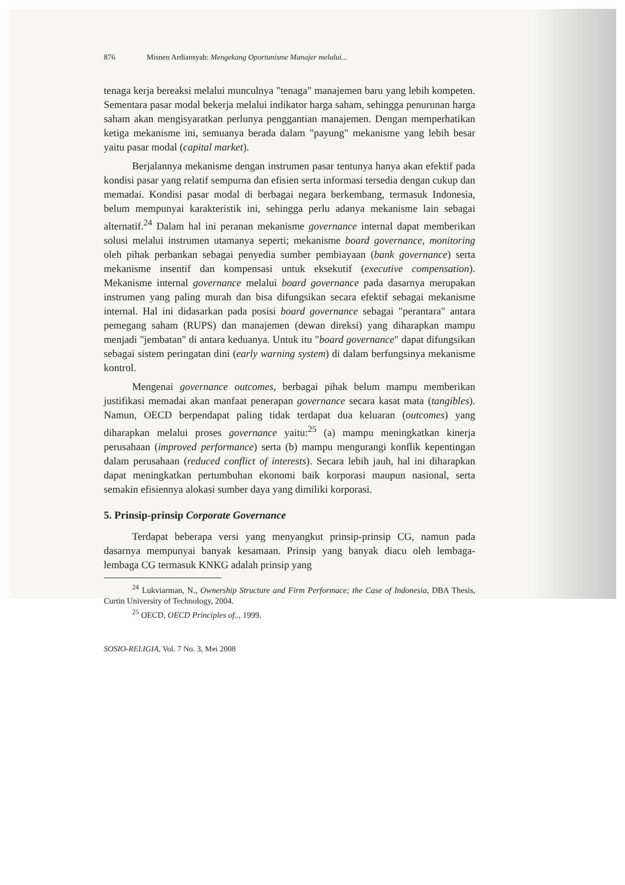876 Misnen Ardiansyah: Mengekang Oportunisme Manajer melalui...
tenaga kerja bereaksi melalui munculnya "tenaga" manajemen baru yang lebih kompeten. Sementara pasar modal bekerja melalui indikator harga saham, sehingga penurunan harga saham akan mengisyaratkan perlunya penggantian manajemen. Dengan memperhatikan ketiga mekanisme ini, semuanya berada dalam "payung" mekanisme yang lebih besar yaitu pasar modal (capital market).
Berjalannya mekanisme dengan instrumen pasar tentunya hanya akan efektif pada kondisi pasar yang relatif sempurna dan efisien serta informasi tersedia dengan cukup dan memadai. Kondisi pasar modal di berbagai negara berkembang, termasuk Indonesia, belum mempunyai karakteristik ini, sehingga perlu adanya mekanisme lain sebagai alternatif.<sup>24</sup> Dalam hal ini peranan mekanisme governance internal dapat memberikan solusi melalui instrumen utamanya seperti; mekanisme board governance, monitoring oleh pihak perbankan sebagai penyedia sumber pembiayaan (bank governance) serta mekanisme insentif dan kompensasi untuk eksekutif (executive compensation). Mekanisme internal governance melalui board governance pada dasarnya merupakan instrumen yang paling murah dan bisa difungsikan secara efektif sebagai mekanisme internal. Hal ini didasarkan pada posisi board governance sebagai "perantara" antara pemegang saham (RUPS) dan manajemen (dewan direksi) yang diharapkan mampu menjadi "jembatan" di antara keduanya. Untuk itu "board governance" dapat difungsikan sebagai sistem peringatan dini (early warning system) di dalam berfungsinya mekanisme kontrol.
Mengenai governance outcomes, berbagai pihak belum mampu memberikan justifikasi memadai akan manfaat penerapan governance secara kasat mata (tangibles). Namun, OECD berpendapat paling tidak terdapat dua keluaran (outcomes) yang diharapkan melalui proses governance yaitu:<sup>25</sup> (a) mampu meningkatkan kinerja perusahaan (improved performance) serta (b) mampu mengurangi konflik kepentingan dalam perusahaan (reduced conflict of interests). Secara lebih jauh, hal ini diharapkan dapat meningkatkan pertumbuhan ekonomi baik korporasi maupun nasional, serta semakin efisiennya alokasi sumber daya yang dimiliki korporasi.
5. Prinsip-prinsip Corporate Governance
Terdapat beberapa versi yang menyangkut prinsip-prinsip CG, namun pada dasarnya mempunyai banyak kesamaan. Prinsip yang banyak diacu oleh lembaga-lembaga CG termasuk KNKG adalah prinsip yang
<sup>24</sup> Lukviarman, N., Ownership Structure and Firm Performace; the Case of Indonesia, DBA Thesis, Curtin University of Technology, 2004.
<sup>25</sup> OECD, OECD Principles of.., 1999.
SOSIO-RELIGIA, Vol. 7 No. 3, Mei 2008